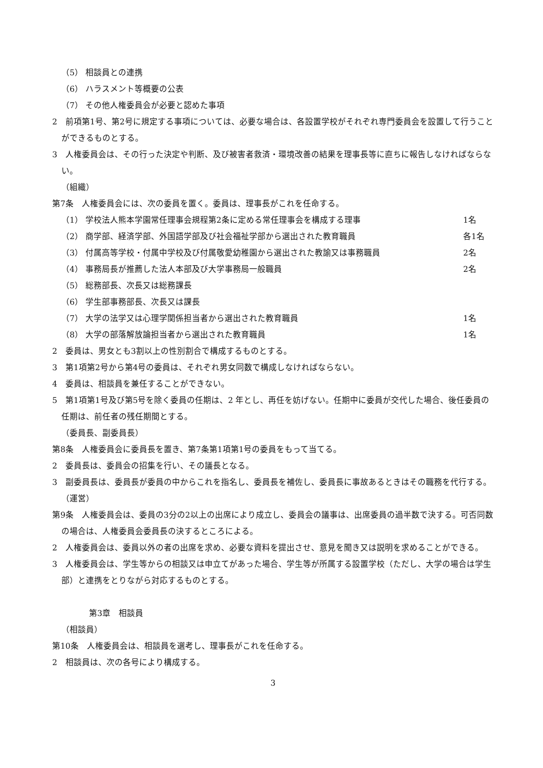（5） 相談員との連携
（6） ハラスメント等概要の公表
（7） その他人権委員会が必要と認めた事項
2　前項第1号、第2号に規定する事項については、必要な場合は、各設置学校がそれぞれ専門委員会を設置して行うことができるものとする。
3　人権委員会は、その行った決定や判断、及び被害者救済・環境改善の結果を理事長等に直ちに報告しなければならない。
（組織）
第7条　人権委員会には、次の委員を置く。委員は、理事長がこれを任命する。
（1） 学校法人熊本学園常任理事会規程第2条に定める常任理事会を構成する理事 1名
（2） 商学部、経済学部、外国語学部及び社会福祉学部から選出された教育職員 各1名
（3） 付属高等学校・付属中学校及び付属敬愛幼稚園から選出された教諭又は事務職員 2名
（4） 事務局長が推薦した法人本部及び大学事務局一般職員 2名
（5） 総務部長、次長又は総務課長
（6） 学生部事務部長、次長又は課長
（7） 大学の法学又は心理学関係担当者から選出された教育職員 1名
（8） 大学の部落解放論担当者から選出された教育職員 1名
2　委員は、男女とも3割以上の性別割合で構成するものとする。
3　第1項第2号から第4号の委員は、それぞれ男女同数で構成しなければならない。
4　委員は、相談員を兼任することができない。
5　第1項第1号及び第5号を除く委員の任期は、2 年とし、再任を妨げない。任期中に委員が交代した場合、後任委員の任期は、前任者の残任期間とする。
（委員長、副委員長）
第8条　人権委員会に委員長を置き、第7条第1項第1号の委員をもって当てる。
2　委員長は、委員会の招集を行い、その議長となる。
3　副委員長は、委員長が委員の中からこれを指名し、委員長を補佐し、委員長に事故あるときはその職務を代行する。
（運営）
第9条　人権委員会は、委員の3分の2以上の出席により成立し、委員会の議事は、出席委員の過半数で決する。可否同数の場合は、人権委員会委員長の決するところによる。
2　人権委員会は、委員以外の者の出席を求め、必要な資料を提出させ、意見を聞き又は説明を求めることができる。
3　人権委員会は、学生等からの相談又は申立てがあった場合、学生等が所属する設置学校（ただし、大学の場合は学生部）と連携をとりながら対応するものとする。
第3章　相談員
（相談員）
第10条　人権委員会は、相談員を選考し、理事長がこれを任命する。
2　相談員は、次の各号により構成する。
3